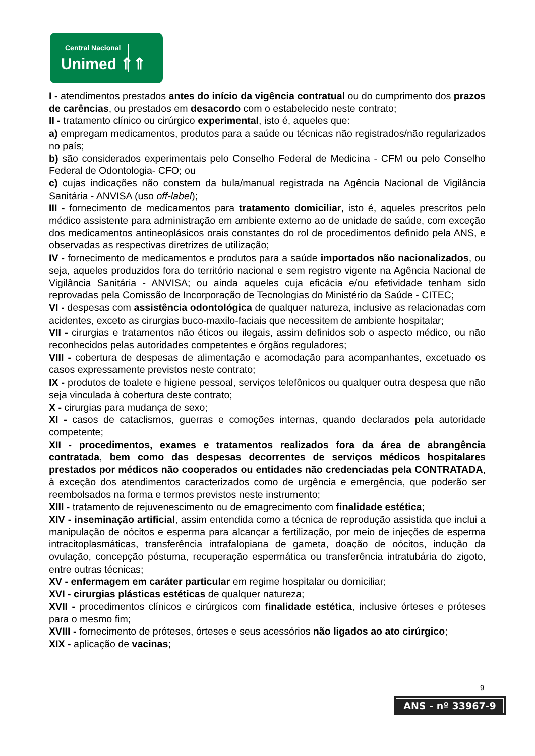Central Nacional
Unimed ⇑⇑
I - atendimentos prestados antes do início da vigência contratual ou do cumprimento dos prazos de carências, ou prestados em desacordo com o estabelecido neste contrato;
II - tratamento clínico ou cirúrgico experimental, isto é, aqueles que:
a) empregam medicamentos, produtos para a saúde ou técnicas não registrados/não regularizados no país;
b) são considerados experimentais pelo Conselho Federal de Medicina - CFM ou pelo Conselho Federal de Odontologia- CFO; ou
c) cujas indicações não constem da bula/manual registrada na Agência Nacional de Vigilância Sanitária - ANVISA (uso off-label);
III - fornecimento de medicamentos para tratamento domiciliar, isto é, aqueles prescritos pelo médico assistente para administração em ambiente externo ao de unidade de saúde, com exceção dos medicamentos antineoplásicos orais constantes do rol de procedimentos definido pela ANS, e observadas as respectivas diretrizes de utilização;
IV - fornecimento de medicamentos e produtos para a saúde importados não nacionalizados, ou seja, aqueles produzidos fora do território nacional e sem registro vigente na Agência Nacional de Vigilância Sanitária - ANVISA; ou ainda aqueles cuja eficácia e/ou efetividade tenham sido reprovadas pela Comissão de Incorporação de Tecnologias do Ministério da Saúde - CITEC;
VI - despesas com assistência odontológica de qualquer natureza, inclusive as relacionadas com acidentes, exceto as cirurgias buco-maxilo-faciais que necessitem de ambiente hospitalar;
VII - cirurgias e tratamentos não éticos ou ilegais, assim definidos sob o aspecto médico, ou não reconhecidos pelas autoridades competentes e órgãos reguladores;
VIII - cobertura de despesas de alimentação e acomodação para acompanhantes, excetuado os casos expressamente previstos neste contrato;
IX - produtos de toalete e higiene pessoal, serviços telefônicos ou qualquer outra despesa que não seja vinculada à cobertura deste contrato;
X - cirurgias para mudança de sexo;
XI - casos de cataclismos, guerras e comoções internas, quando declarados pela autoridade competente;
XII - procedimentos, exames e tratamentos realizados fora da área de abrangência contratada, bem como das despesas decorrentes de serviços médicos hospitalares prestados por médicos não cooperados ou entidades não credenciadas pela CONTRATADA, à exceção dos atendimentos caracterizados como de urgência e emergência, que poderão ser reembolsados na forma e termos previstos neste instrumento;
XIII - tratamento de rejuvenescimento ou de emagrecimento com finalidade estética;
XIV - inseminação artificial, assim entendida como a técnica de reprodução assistida que inclui a manipulação de oócitos e esperma para alcançar a fertilização, por meio de injeções de esperma intracitoplasmáticas, transferência intrafalopiana de gameta, doação de oócitos, indução da ovulação, concepção póstuma, recuperação espermática ou transferência intratubária do zigoto, entre outras técnicas;
XV - enfermagem em caráter particular em regime hospitalar ou domiciliar;
XVI - cirurgias plásticas estéticas de qualquer natureza;
XVII - procedimentos clínicos e cirúrgicos com finalidade estética, inclusive órteses e próteses para o mesmo fim;
XVIII - fornecimento de próteses, órteses e seus acessórios não ligados ao ato cirúrgico;
XIX - aplicação de vacinas;
9
ANS - nº 33967-9